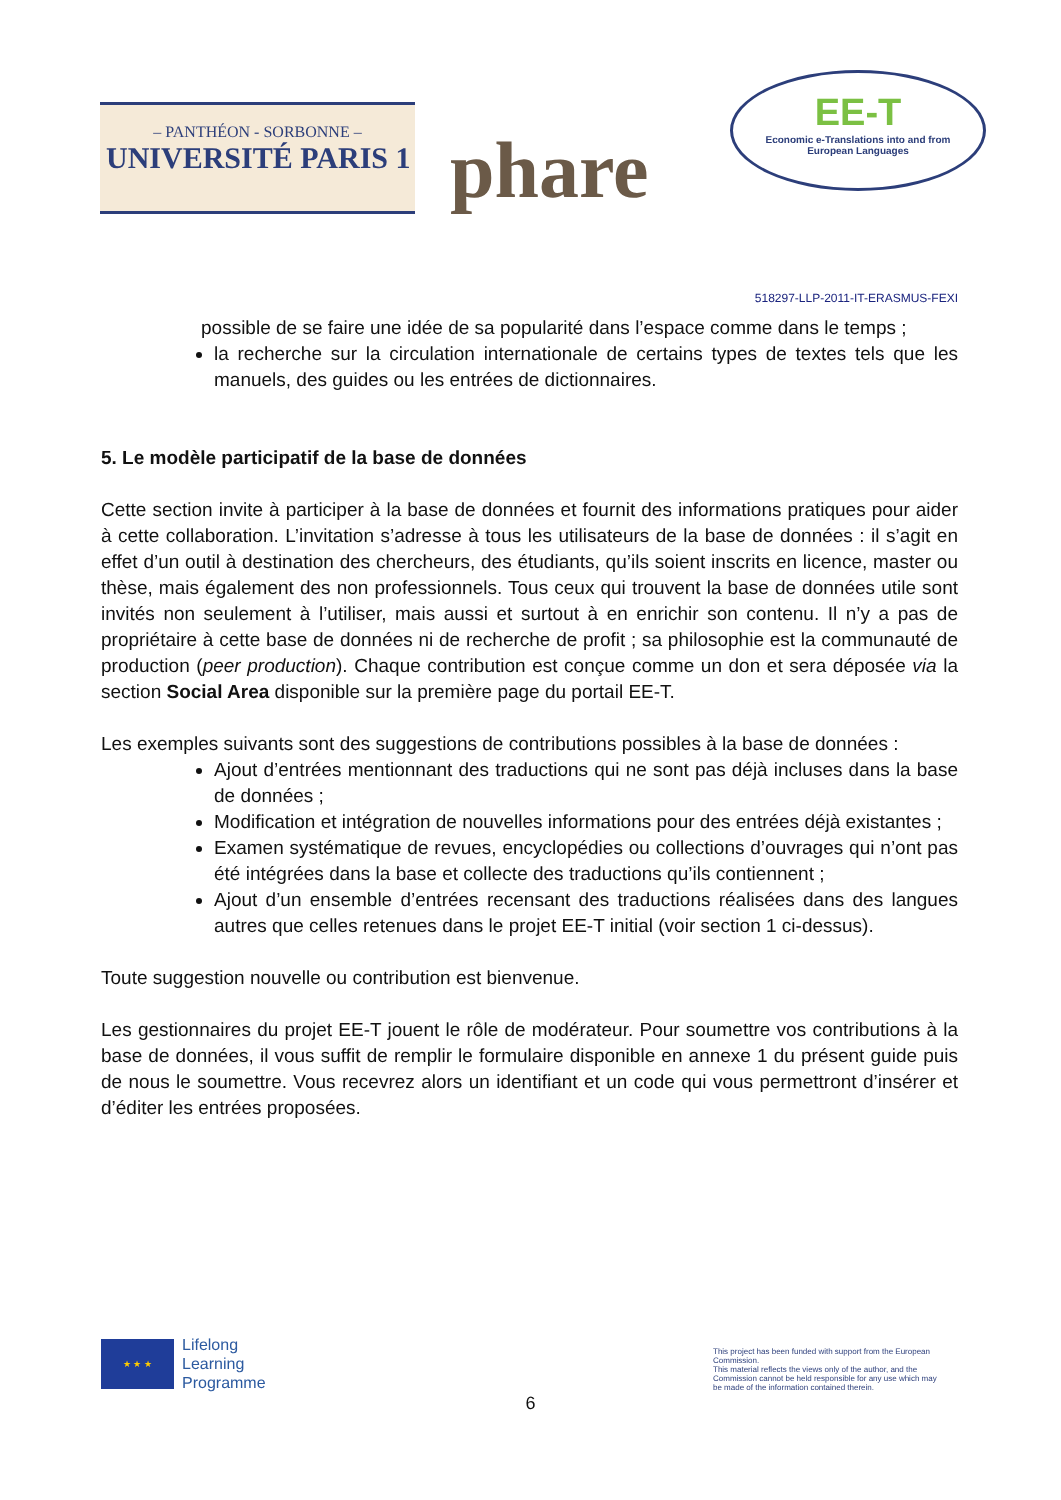– PANTHÉON - SORBONNE –
UNIVERSITÉ PARIS 1
phare
EE-T
Economic e-Translations into and from
European Languages
518297-LLP-2011-IT-ERASMUS-FEXI
possible de se faire une idée de sa popularité dans l’espace comme dans le temps ;
la recherche sur la circulation internationale de certains types de textes tels que les manuels, des guides ou les entrées de dictionnaires.
5. Le modèle participatif de la base de données
Cette section invite à participer à la base de données et fournit des informations pratiques pour aider à cette collaboration. L’invitation s’adresse à tous les utilisateurs de la base de données : il s’agit en effet d’un outil à destination des chercheurs, des étudiants, qu’ils soient inscrits en licence, master ou thèse, mais également des non professionnels. Tous ceux qui trouvent la base de données utile sont invités non seulement à l’utiliser, mais aussi et surtout à en enrichir son contenu. Il n’y a pas de propriétaire à cette base de données ni de recherche de profit ; sa philosophie est la communauté de production (peer production). Chaque contribution est conçue comme un don et sera déposée via la section Social Area disponible sur la première page du portail EE-T.
Les exemples suivants sont des suggestions de contributions possibles à la base de données :
Ajout d’entrées mentionnant des traductions qui ne sont pas déjà incluses dans la base de données ;
Modification et intégration de nouvelles informations pour des entrées déjà existantes ;
Examen systématique de revues, encyclopédies ou collections d’ouvrages qui n’ont pas été intégrées dans la base et collecte des traductions qu’ils contiennent ;
Ajout d’un ensemble d’entrées recensant des traductions réalisées dans des langues autres que celles retenues dans le projet EE-T initial (voir section 1 ci-dessus).
Toute suggestion nouvelle ou contribution est bienvenue.
Les gestionnaires du projet EE-T jouent le rôle de modérateur. Pour soumettre vos contributions à la base de données, il vous suffit de remplir le formulaire disponible en annexe 1 du présent guide puis de nous le soumettre. Vous recevrez alors un identifiant et un code qui vous permettront d’insérer et d’éditer les entrées proposées.
★ ★ ★
Lifelong
Learning
Programme
This project has been funded with support from the European Commission.
This material reflects the views only of the author, and the Commission cannot be held responsible for any use which may be made of the information contained therein.
6